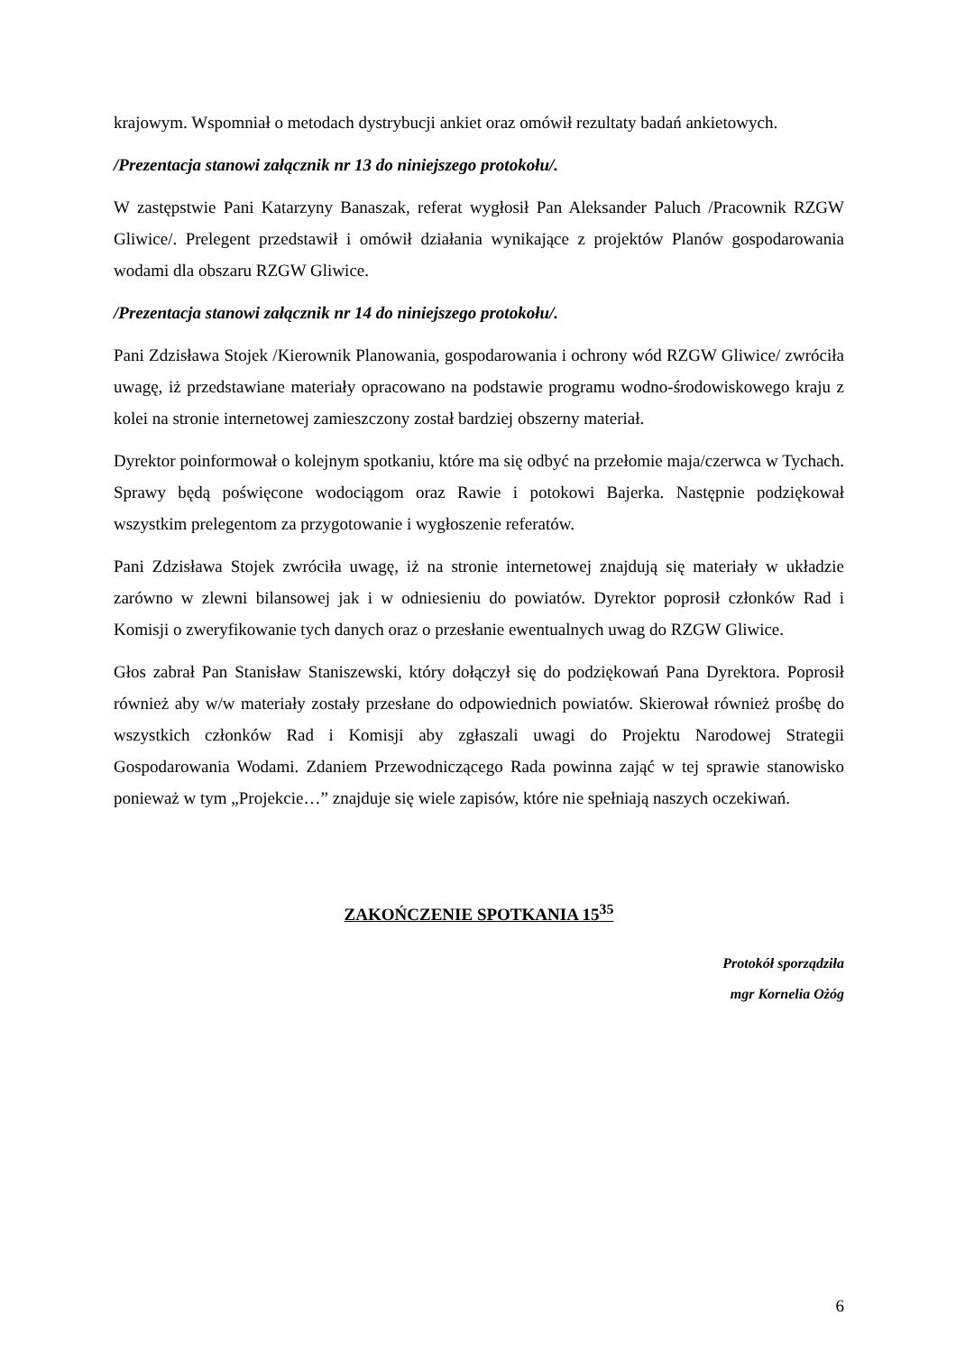krajowym. Wspomniał o metodach dystrybucji ankiet oraz omówił rezultaty badań ankietowych.
/Prezentacja stanowi załącznik nr 13 do niniejszego protokołu/.
W zastępstwie Pani Katarzyny Banaszak, referat wygłosił Pan Aleksander Paluch /Pracownik RZGW Gliwice/. Prelegent przedstawił i omówił działania wynikające z projektów Planów gospodarowania wodami dla obszaru RZGW Gliwice.
/Prezentacja stanowi załącznik nr 14 do niniejszego protokołu/.
Pani Zdzisława Stojek /Kierownik Planowania, gospodarowania i ochrony wód RZGW Gliwice/ zwróciła uwagę, iż przedstawiane materiały opracowano na podstawie programu wodno-środowiskowego kraju z kolei na stronie internetowej zamieszczony został bardziej obszerny materiał.
Dyrektor poinformował o kolejnym spotkaniu, które ma się odbyć na przełomie maja/czerwca w Tychach. Sprawy będą poświęcone wodociągom oraz Rawie i potokowi Bajerka. Następnie podziękował wszystkim prelegentom za przygotowanie i wygłoszenie referatów.
Pani Zdzisława Stojek zwróciła uwagę, iż na stronie internetowej znajdują się materiały w układzie zarówno w zlewni bilansowej jak i w odniesieniu do powiatów. Dyrektor poprosił członków Rad i Komisji o zweryfikowanie tych danych oraz o przesłanie ewentualnych uwag do RZGW Gliwice.
Głos zabrał Pan Stanisław Staniszewski, który dołączył się do podziękowań Pana Dyrektora. Poprosił również aby w/w materiały zostały przesłane do odpowiednich powiatów. Skierował również prośbę do wszystkich członków Rad i Komisji aby zgłaszali uwagi do Projektu Narodowej Strategii Gospodarowania Wodami. Zdaniem Przewodniczącego Rada powinna zająć w tej sprawie stanowisko ponieważ w tym „Projekcie…” znajduje się wiele zapisów, które nie spełniają naszych oczekiwań.
ZAKOŃCZENIE SPOTKANIA 15<sup>35</sup>
Protokół sporządziła
mgr Kornelia Ożóg
6